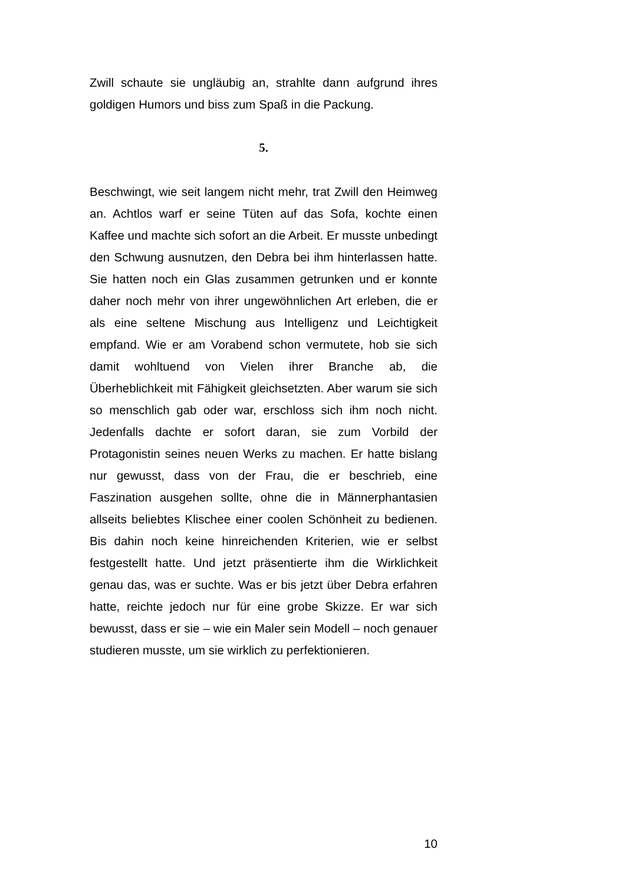Zwill schaute sie ungläubig an, strahlte dann aufgrund ihres goldigen Humors und biss zum Spaß in die Packung.
5.
Beschwingt, wie seit langem nicht mehr, trat Zwill den Heimweg an. Achtlos warf er seine Tüten auf das Sofa, kochte einen Kaffee und machte sich sofort an die Arbeit. Er musste unbedingt den Schwung ausnutzen, den Debra bei ihm hinterlassen hatte. Sie hatten noch ein Glas zusammen getrunken und er konnte daher noch mehr von ihrer ungewöhnlichen Art erleben, die er als eine seltene Mischung aus Intelligenz und Leichtigkeit empfand. Wie er am Vorabend schon vermutete, hob sie sich damit wohltuend von Vielen ihrer Branche ab, die Überheblichkeit mit Fähigkeit gleichsetzten. Aber warum sie sich so menschlich gab oder war, erschloss sich ihm noch nicht. Jedenfalls dachte er sofort daran, sie zum Vorbild der Protagonistin seines neuen Werks zu machen. Er hatte bislang nur gewusst, dass von der Frau, die er beschrieb, eine Faszination ausgehen sollte, ohne die in Männerphantasien allseits beliebtes Klischee einer coolen Schönheit zu bedienen. Bis dahin noch keine hinreichenden Kriterien, wie er selbst festgestellt hatte. Und jetzt präsentierte ihm die Wirklichkeit genau das, was er suchte. Was er bis jetzt über Debra erfahren hatte, reichte jedoch nur für eine grobe Skizze. Er war sich bewusst, dass er sie – wie ein Maler sein Modell – noch genauer studieren musste, um sie wirklich zu perfektionieren.
10